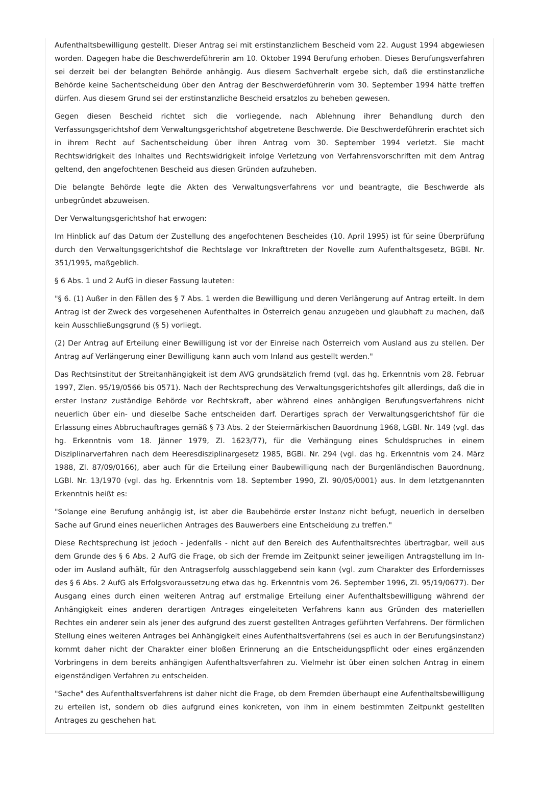Aufenthaltsbewilligung gestellt. Dieser Antrag sei mit erstinstanzlichem Bescheid vom 22. August 1994 abgewiesen worden. Dagegen habe die Beschwerdeführerin am 10. Oktober 1994 Berufung erhoben. Dieses Berufungsverfahren sei derzeit bei der belangten Behörde anhängig. Aus diesem Sachverhalt ergebe sich, daß die erstinstanzliche Behörde keine Sachentscheidung über den Antrag der Beschwerdeführerin vom 30. September 1994 hätte treffen dürfen. Aus diesem Grund sei der erstinstanzliche Bescheid ersatzlos zu beheben gewesen.
Gegen diesen Bescheid richtet sich die vorliegende, nach Ablehnung ihrer Behandlung durch den Verfassungsgerichtshof dem Verwaltungsgerichtshof abgetretene Beschwerde. Die Beschwerdeführerin erachtet sich in ihrem Recht auf Sachentscheidung über ihren Antrag vom 30. September 1994 verletzt. Sie macht Rechtswidrigkeit des Inhaltes und Rechtswidrigkeit infolge Verletzung von Verfahrensvorschriften mit dem Antrag geltend, den angefochtenen Bescheid aus diesen Gründen aufzuheben.
Die belangte Behörde legte die Akten des Verwaltungsverfahrens vor und beantragte, die Beschwerde als unbegründet abzuweisen.
Der Verwaltungsgerichtshof hat erwogen:
Im Hinblick auf das Datum der Zustellung des angefochtenen Bescheides (10. April 1995) ist für seine Überprüfung durch den Verwaltungsgerichtshof die Rechtslage vor Inkrafttreten der Novelle zum Aufenthaltsgesetz, BGBl. Nr. 351/1995, maßgeblich.
§ 6 Abs. 1 und 2 AufG in dieser Fassung lauteten:
"§ 6. (1) Außer in den Fällen des § 7 Abs. 1 werden die Bewilligung und deren Verlängerung auf Antrag erteilt. In dem Antrag ist der Zweck des vorgesehenen Aufenthaltes in Österreich genau anzugeben und glaubhaft zu machen, daß kein Ausschließungsgrund (§ 5) vorliegt.
(2) Der Antrag auf Erteilung einer Bewilligung ist vor der Einreise nach Österreich vom Ausland aus zu stellen. Der Antrag auf Verlängerung einer Bewilligung kann auch vom Inland aus gestellt werden."
Das Rechtsinstitut der Streitanhängigkeit ist dem AVG grundsätzlich fremd (vgl. das hg. Erkenntnis vom 28. Februar 1997, Zlen. 95/19/0566 bis 0571). Nach der Rechtsprechung des Verwaltungsgerichtshofes gilt allerdings, daß die in erster Instanz zuständige Behörde vor Rechtskraft, aber während eines anhängigen Berufungsverfahrens nicht neuerlich über ein- und dieselbe Sache entscheiden darf. Derartiges sprach der Verwaltungsgerichtshof für die Erlassung eines Abbruchauftrages gemäß § 73 Abs. 2 der Steiermärkischen Bauordnung 1968, LGBl. Nr. 149 (vgl. das hg. Erkenntnis vom 18. Jänner 1979, Zl. 1623/77), für die Verhängung eines Schuldspruches in einem Disziplinarverfahren nach dem Heeresdisziplinargesetz 1985, BGBl. Nr. 294 (vgl. das hg. Erkenntnis vom 24. März 1988, Zl. 87/09/0166), aber auch für die Erteilung einer Baubewilligung nach der Burgenländischen Bauordnung, LGBl. Nr. 13/1970 (vgl. das hg. Erkenntnis vom 18. September 1990, Zl. 90/05/0001) aus. In dem letztgenannten Erkenntnis heißt es:
"Solange eine Berufung anhängig ist, ist aber die Baubehörde erster Instanz nicht befugt, neuerlich in derselben Sache auf Grund eines neuerlichen Antrages des Bauwerbers eine Entscheidung zu treffen."
Diese Rechtsprechung ist jedoch - jedenfalls - nicht auf den Bereich des Aufenthaltsrechtes übertragbar, weil aus dem Grunde des § 6 Abs. 2 AufG die Frage, ob sich der Fremde im Zeitpunkt seiner jeweiligen Antragstellung im In- oder im Ausland aufhält, für den Antragserfolg ausschlaggebend sein kann (vgl. zum Charakter des Erfordernisses des § 6 Abs. 2 AufG als Erfolgsvoraussetzung etwa das hg. Erkenntnis vom 26. September 1996, Zl. 95/19/0677). Der Ausgang eines durch einen weiteren Antrag auf erstmalige Erteilung einer Aufenthaltsbewilligung während der Anhängigkeit eines anderen derartigen Antrages eingeleiteten Verfahrens kann aus Gründen des materiellen Rechtes ein anderer sein als jener des aufgrund des zuerst gestellten Antrages geführten Verfahrens. Der förmlichen Stellung eines weiteren Antrages bei Anhängigkeit eines Aufenthaltsverfahrens (sei es auch in der Berufungsinstanz) kommt daher nicht der Charakter einer bloßen Erinnerung an die Entscheidungspflicht oder eines ergänzenden Vorbringens in dem bereits anhängigen Aufenthaltsverfahren zu. Vielmehr ist über einen solchen Antrag in einem eigenständigen Verfahren zu entscheiden.
"Sache" des Aufenthaltsverfahrens ist daher nicht die Frage, ob dem Fremden überhaupt eine Aufenthaltsbewilligung zu erteilen ist, sondern ob dies aufgrund eines konkreten, von ihm in einem bestimmten Zeitpunkt gestellten Antrages zu geschehen hat.